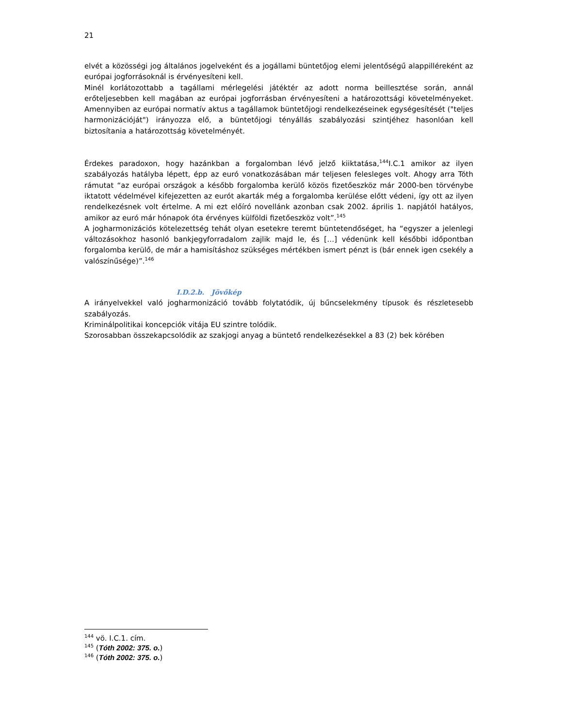21
elvét a közösségi jog általános jogelveként és a jogállami büntetőjog elemi jelentőségű alappilléreként az európai jogforrásoknál is érvényesíteni kell.
Minél korlátozottabb a tagállami mérlegelési játéktér az adott norma beillesztése során, annál erőteljesebben kell magában az európai jogforrásban érvényesíteni a határozottsági követelményeket. Amennyiben az európai normatív aktus a tagállamok büntetőjogi rendelkezéseinek egységesítését ("teljes harmonizációját") irányozza elő, a büntetőjogi tényállás szabályozási szintjéhez hasonlóan kell biztosítania a határozottság követelményét.
Érdekes paradoxon, hogy hazánkban a forgalomban lévő jelző kiiktatása,<sup>144</sup>I.C.1 amikor az ilyen szabályozás hatályba lépett, épp az euró vonatkozásában már teljesen felesleges volt. Ahogy arra Tóth rámutat “az európai országok a később forgalomba kerülő közös fizetőeszköz már 2000-ben törvénybe iktatott védelmével kifejezetten az eurót akarták még a forgalomba kerülése előtt védeni, így ott az ilyen rendelkezésnek volt értelme. A mi ezt előíró novellánk azonban csak 2002. április 1. napjától hatályos, amikor az euró már hónapok óta érvényes külföldi fizetőeszköz volt”.<sup>145</sup>
A jogharmonizációs kötelezettség tehát olyan esetekre teremt büntetendőséget, ha “egyszer a jelenlegi változásokhoz hasonló bankjegyforradalom zajlik majd le, és […] védenünk kell későbbi időpontban forgalomba kerülő, de már a hamisításhoz szükséges mértékben ismert pénzt is (bár ennek igen csekély a valószínűsége)”.<sup>146</sup>
I.D.2.b. Jövőkép
A irányelvekkel való jogharmonizáció tovább folytatódik, új bűncselekmény típusok és részletesebb szabályozás.
Kriminálpolitikai koncepciók vitája EU szintre tolódik.
Szorosabban összekapcsolódik az szakjogi anyag a büntető rendelkezésekkel a 83 (2) bek körében
<sup>144</sup> vö. I.C.1. cím.
<sup>145</sup> (Tóth 2002: 375. o.)
<sup>146</sup> (Tóth 2002: 375. o.)